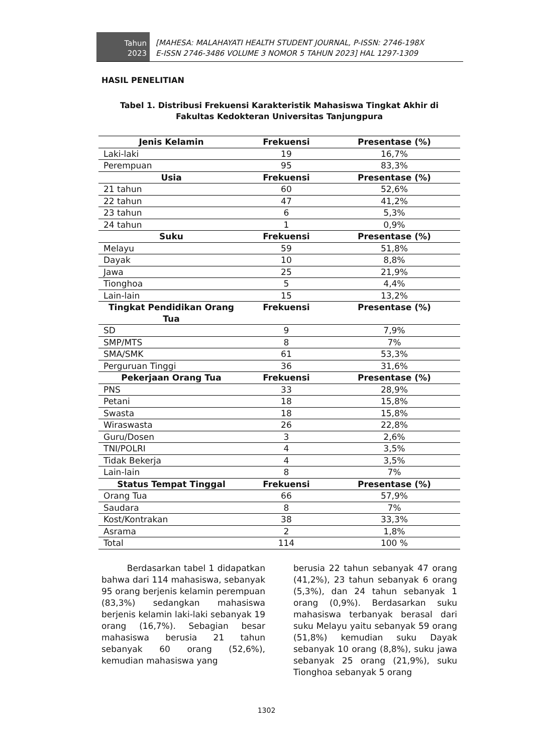Tahun
2023
[MAHESA: MALAHAYATI HEALTH STUDENT JOURNAL, P-ISSN: 2746-198X
E-ISSN 2746-3486 VOLUME 3 NOMOR 5 TAHUN 2023] HAL 1297-1309
HASIL PENELITIAN
Tabel 1. Distribusi Frekuensi Karakteristik Mahasiswa Tingkat Akhir di
Fakultas Kedokteran Universitas Tanjungpura
| Jenis Kelamin | Frekuensi | Presentase (%) |
| --- | --- | --- |
| Laki-laki | 19 | 16,7% |
| Perempuan | 95 | 83,3% |
| Usia | Frekuensi | Presentase (%) |
| 21 tahun | 60 | 52,6% |
| 22 tahun | 47 | 41,2% |
| 23 tahun | 6 | 5,3% |
| 24 tahun | 1 | 0,9% |
| Suku | Frekuensi | Presentase (%) |
| Melayu | 59 | 51,8% |
| Dayak | 10 | 8,8% |
| Jawa | 25 | 21,9% |
| Tionghoa | 5 | 4,4% |
| Lain-lain | 15 | 13,2% |
| Tingkat Pendidikan Orang Tua | Frekuensi | Presentase (%) |
| SD | 9 | 7,9% |
| SMP/MTS | 8 | 7% |
| SMA/SMK | 61 | 53,3% |
| Perguruan Tinggi | 36 | 31,6% |
| Pekerjaan Orang Tua | Frekuensi | Presentase (%) |
| PNS | 33 | 28,9% |
| Petani | 18 | 15,8% |
| Swasta | 18 | 15,8% |
| Wiraswasta | 26 | 22,8% |
| Guru/Dosen | 3 | 2,6% |
| TNI/POLRI | 4 | 3,5% |
| Tidak Bekerja | 4 | 3,5% |
| Lain-lain | 8 | 7% |
| Status Tempat Tinggal | Frekuensi | Presentase (%) |
| Orang Tua | 66 | 57,9% |
| Saudara | 8 | 7% |
| Kost/Kontrakan | 38 | 33,3% |
| Asrama | 2 | 1,8% |
| Total | 114 | 100 % |
Berdasarkan tabel 1 didapatkan bahwa dari 114 mahasiswa, sebanyak 95 orang berjenis kelamin perempuan (83,3%) sedangkan mahasiswa berjenis kelamin laki-laki sebanyak 19 orang (16,7%). Sebagian besar mahasiswa berusia 21 tahun sebanyak 60 orang (52,6%), kemudian mahasiswa yang
berusia 22 tahun sebanyak 47 orang (41,2%), 23 tahun sebanyak 6 orang (5,3%), dan 24 tahun sebanyak 1 orang (0,9%). Berdasarkan suku mahasiswa terbanyak berasal dari suku Melayu yaitu sebanyak 59 orang (51,8%) kemudian suku Dayak sebanyak 10 orang (8,8%), suku jawa sebanyak 25 orang (21,9%), suku Tionghoa sebanyak 5 orang
1302